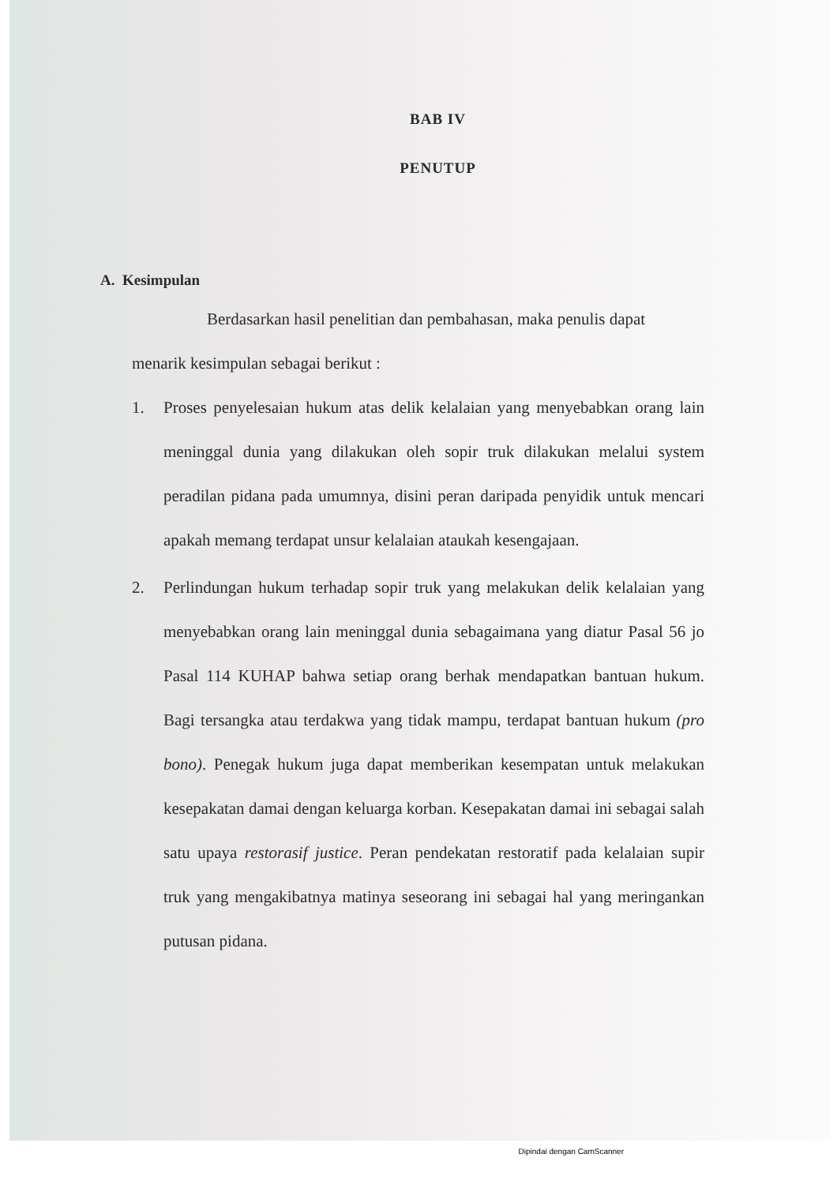BAB IV
PENUTUP
A. Kesimpulan
Berdasarkan hasil penelitian dan pembahasan, maka penulis dapat
menarik kesimpulan sebagai berikut :
1. Proses penyelesaian hukum atas delik kelalaian yang menyebabkan orang lain meninggal dunia yang dilakukan oleh sopir truk dilakukan melalui system peradilan pidana pada umumnya, disini peran daripada penyidik untuk mencari apakah memang terdapat unsur kelalaian ataukah kesengajaan.
2. Perlindungan hukum terhadap sopir truk yang melakukan delik kelalaian yang menyebabkan orang lain meninggal dunia sebagaimana yang diatur Pasal 56 jo Pasal 114 KUHAP bahwa setiap orang berhak mendapatkan bantuan hukum. Bagi tersangka atau terdakwa yang tidak mampu, terdapat bantuan hukum (pro bono). Penegak hukum juga dapat memberikan kesempatan untuk melakukan kesepakatan damai dengan keluarga korban. Kesepakatan damai ini sebagai salah satu upaya restorasif justice. Peran pendekatan restoratif pada kelalaian supir truk yang mengakibatnya matinya seseorang ini sebagai hal yang meringankan putusan pidana.
Dipindai dengan CamScanner